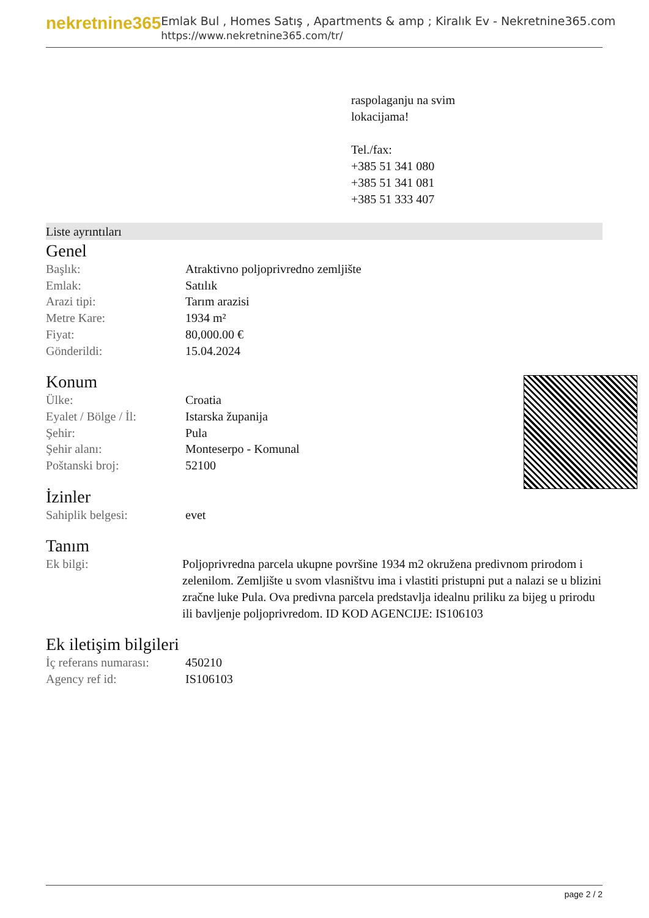nekretnine365
Emlak Bul , Homes Satış , Apartments & amp ; Kiralık Ev - Nekretnine365.com
https://www.nekretnine365.com/tr/
raspolaganju na svim
lokacijama!
Tel./fax:
+385 51 341 080
+385 51 341 081
+385 51 333 407
Liste ayrıntıları
Genel
| Başlık: | Atraktivno poljoprivredno zemljište |
| Emlak: | Satılık |
| Arazi tipi: | Tarım arazisi |
| Metre Kare: | 1934 m² |
| Fiyat: | 80,000.00 € |
| Gönderildi: | 15.04.2024 |
Konum
| Ülke: | Croatia |
| Eyalet / Bölge / İl: | Istarska županija |
| Şehir: | Pula |
| Şehir alanı: | Monteserpo - Komunal |
| Poštanski broj: | 52100 |
İzinler
| Sahiplik belgesi: | evet |
Tanım
| Ek bilgi: | Poljoprivredna parcela ukupne površine 1934 m2 okružena predivnom prirodom i zelenilom. Zemljište u svom vlasništvu ima i vlastiti pristupni put a nalazi se u blizini zračne luke Pula. Ova predivna parcela predstavlja idealnu priliku za bijeg u prirodu ili bavljenje poljoprivredom. ID KOD AGENCIJE: IS106103 |
Ek iletişim bilgileri
| İç referans numarası: | 450210 |
| Agency ref id: | IS106103 |
page 2 / 2